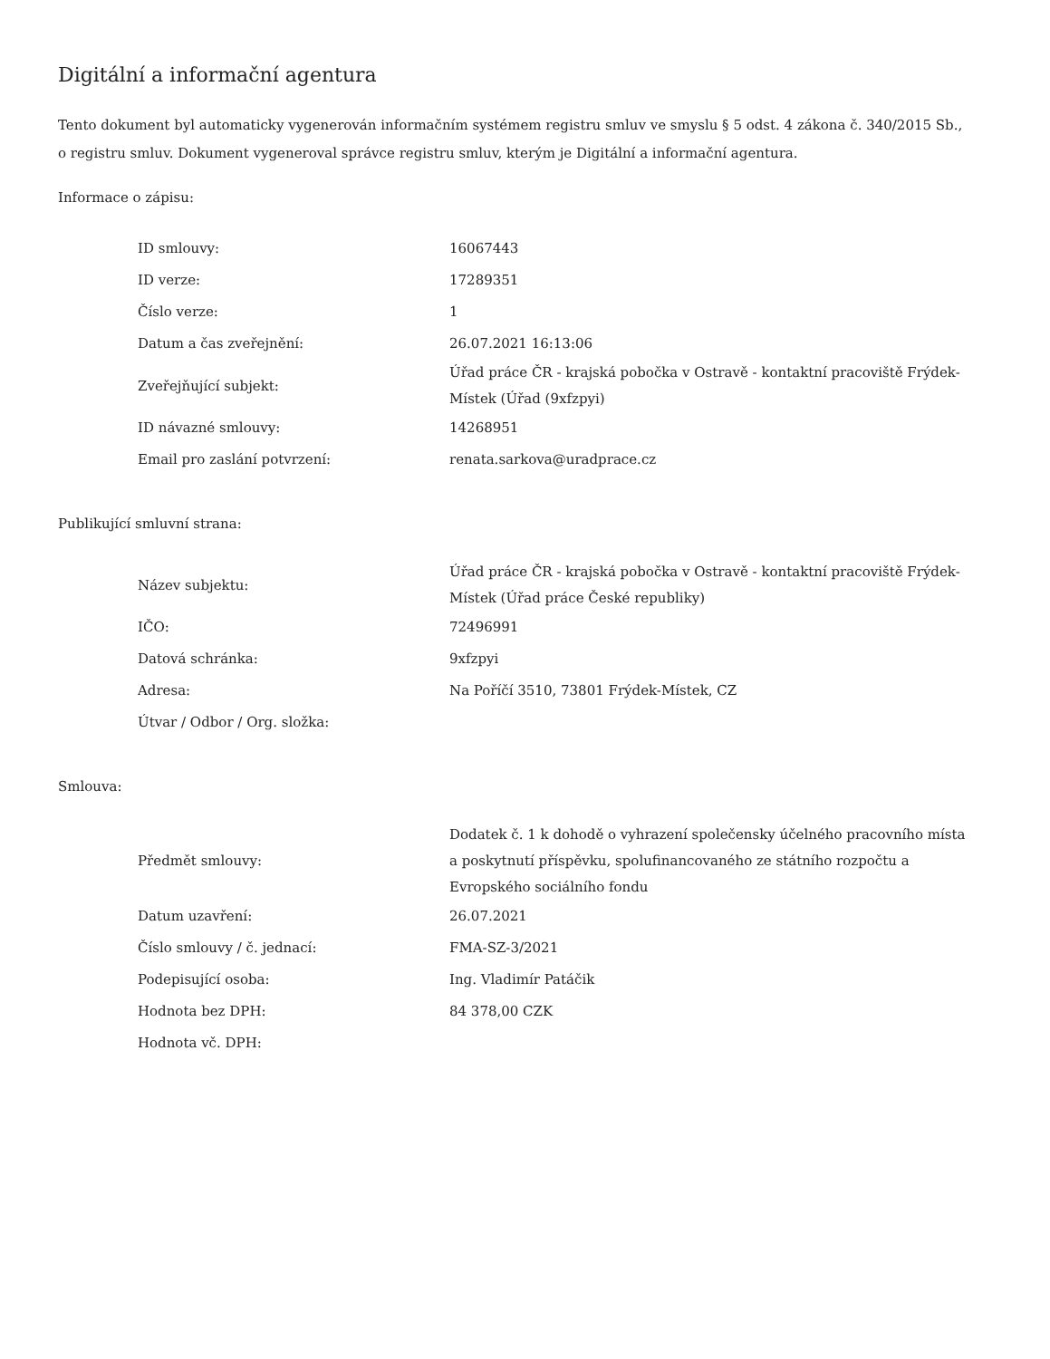Digitální a informační agentura
Tento dokument byl automaticky vygenerován informačním systémem registru smluv ve smyslu § 5 odst. 4 zákona č. 340/2015 Sb., o registru smluv. Dokument vygeneroval správce registru smluv, kterým je Digitální a informační agentura.
Informace o zápisu:
| ID smlouvy: | 16067443 |
| ID verze: | 17289351 |
| Číslo verze: | 1 |
| Datum a čas zveřejnění: | 26.07.2021 16:13:06 |
| Zveřejňující subjekt: | Úřad práce ČR - krajská pobočka v Ostravě - kontaktní pracoviště Frýdek-Místek (Úřad (9xfzpyi) |
| ID návazné smlouvy: | 14268951 |
| Email pro zaslání potvrzení: | renata.sarkova@uradprace.cz |
Publikující smluvní strana:
| Název subjektu: | Úřad práce ČR - krajská pobočka v Ostravě - kontaktní pracoviště Frýdek-Místek (Úřad práce České republiky) |
| IČO: | 72496991 |
| Datová schránka: | 9xfzpyi |
| Adresa: | Na Poříčí 3510, 73801 Frýdek-Místek, CZ |
| Útvar / Odbor / Org. složka: | |
Smlouva:
| Předmět smlouvy: | Dodatek č. 1 k dohodě o vyhrazení společensky účelného pracovního místa a poskytnutí příspěvku, spolufinancovaného ze státního rozpočtu a Evropského sociálního fondu |
| Datum uzavření: | 26.07.2021 |
| Číslo smlouvy / č. jednací: | FMA-SZ-3/2021 |
| Podepisující osoba: | Ing. Vladimír Patáčik |
| Hodnota bez DPH: | 84 378,00 CZK |
| Hodnota vč. DPH: | |